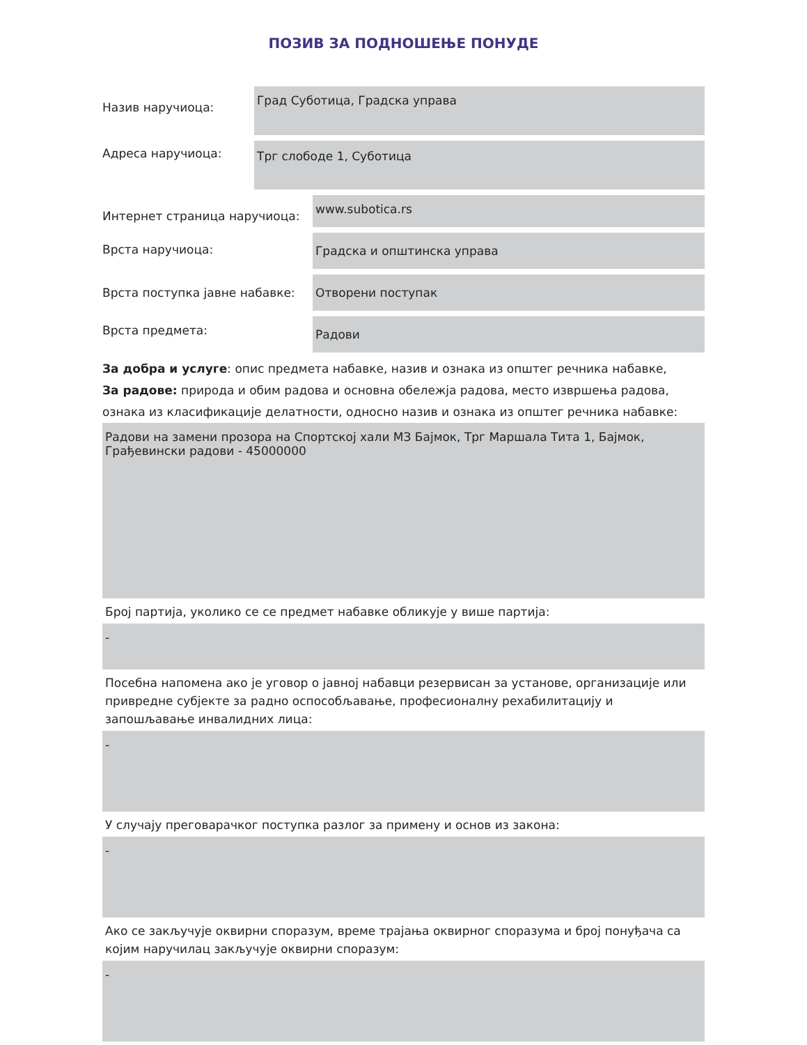ПОЗИВ ЗА ПОДНОШЕЊЕ ПОНУДЕ
Назив наручиоца:
Град Суботица, Градска управа
Адреса наручиоца:
Трг слободе 1, Суботица
Интернет страница наручиоца:
www.subotica.rs
Врста наручиоца:
Градска и општинска управа
Врста поступка јавне набавке:
Отворени поступак
Врста предмета:
Радови
За добра и услуге: опис предмета набавке, назив и ознака из општег речника набавке,
За радове: природа и обим радова и основна обележја радова, место извршења радова,
ознака из класификације делатности, односно назив и ознака из општег речника набавке:
Радови на замени прозора на Спортској хали МЗ Бајмок, Трг Маршала Тита 1, Бајмок,
Грађевински радови - 45000000
Број партија, уколико се се предмет набавке обликује у више партија:
-
Посебна напомена ако је уговор о јавној набавци резервисан за установе, организације или привредне субјекте за радно оспособљавање, професионалну рехабилитацију и запошљавање инвалидних лица:
-
У случају преговарачког поступка разлог за примену и основ из закона:
-
Ако се закључује оквирни споразум, време трајања оквирног споразума и број понуђача са којим наручилац закључује оквирни споразум:
-